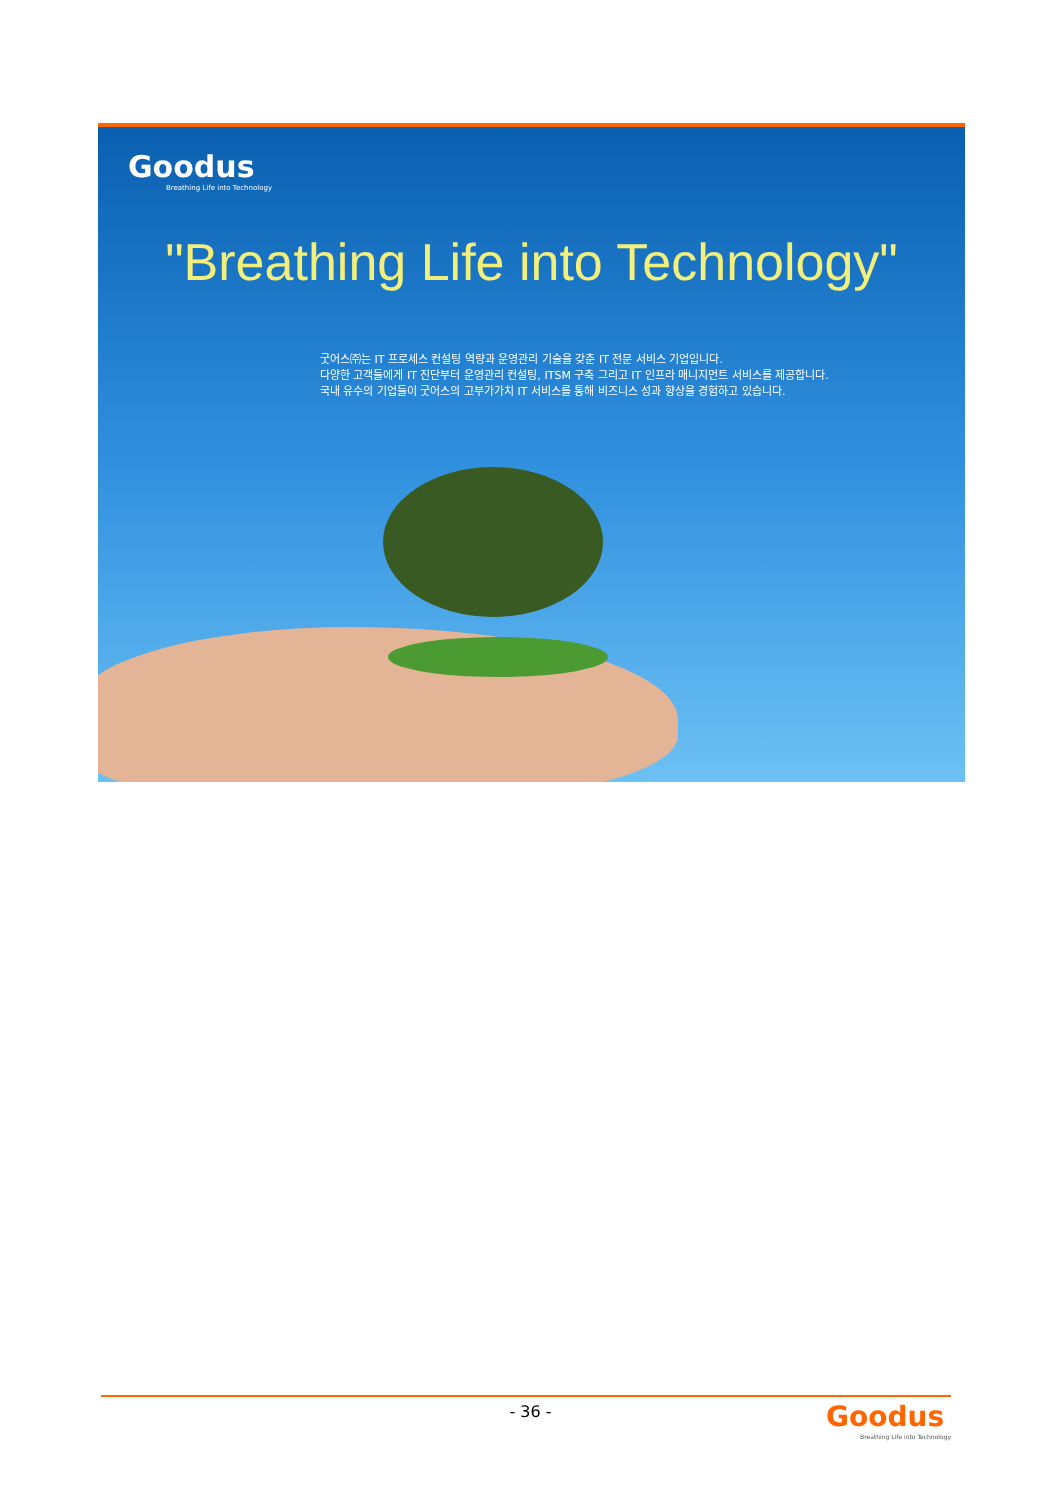Goodus
Breathing Life into Technology
"Breathing Life into Technology"
굿어스㈜는 IT 프로세스 컨설팅 역량과 운영관리 기술을 갖춘 IT 전문 서비스 기업입니다.
다양한 고객들에게 IT 진단부터 운영관리 컨설팅, ITSM 구축 그리고 IT 인프라 매니지먼트 서비스를 제공합니다.
국내 유수의 기업들이 굿어스의 고부가가치 IT 서비스를 통해 비즈니스 성과 향상을 경험하고 있습니다.
- 36 -
Goodus
Breathing Life into Technology